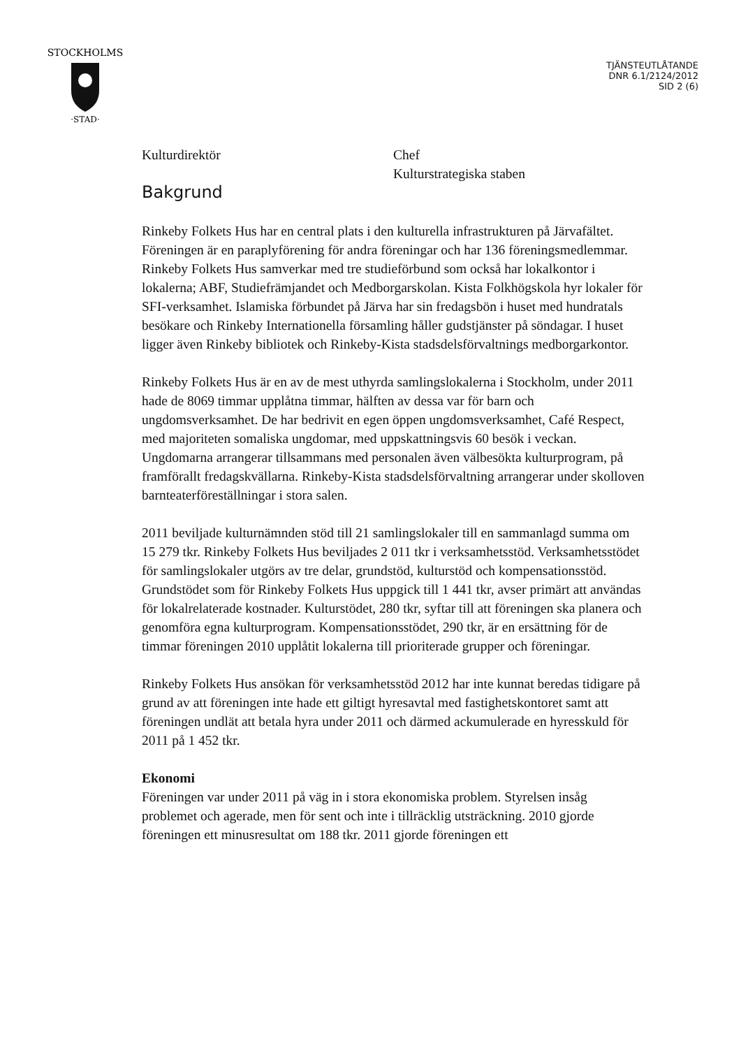STOCKHOLMS
·STAD·
TJÄNSTEUTLÅTANDE
DNR 6.1/2124/2012
SID 2 (6)
Kulturdirektör Chef
Kulturstrategiska staben
Bakgrund
Rinkeby Folkets Hus har en central plats i den kulturella infrastrukturen på Järvafältet. Föreningen är en paraplyförening för andra föreningar och har 136 föreningsmedlemmar. Rinkeby Folkets Hus samverkar med tre studieförbund som också har lokalkontor i lokalerna; ABF, Studiefrämjandet och Medborgarskolan. Kista Folkhögskola hyr lokaler för SFI-verksamhet. Islamiska förbundet på Järva har sin fredagsbön i huset med hundratals besökare och Rinkeby Internationella församling håller gudstjänster på söndagar. I huset ligger även Rinkeby bibliotek och Rinkeby-Kista stadsdelsförvaltnings medborgarkontor.
Rinkeby Folkets Hus är en av de mest uthyrda samlingslokalerna i Stockholm, under 2011 hade de 8069 timmar upplåtna timmar, hälften av dessa var för barn och ungdomsverksamhet. De har bedrivit en egen öppen ungdomsverksamhet, Café Respect, med majoriteten somaliska ungdomar, med uppskattningsvis 60 besök i veckan. Ungdomarna arrangerar tillsammans med personalen även välbesökta kulturprogram, på framförallt fredagskvällarna. Rinkeby-Kista stadsdelsförvaltning arrangerar under skolloven barnteaterföreställningar i stora salen.
2011 beviljade kulturnämnden stöd till 21 samlingslokaler till en sammanlagd summa om 15 279 tkr. Rinkeby Folkets Hus beviljades 2 011 tkr i verksamhetsstöd. Verksamhetsstödet för samlingslokaler utgörs av tre delar, grundstöd, kulturstöd och kompensationsstöd. Grundstödet som för Rinkeby Folkets Hus uppgick till 1 441 tkr, avser primärt att användas för lokalrelaterade kostnader. Kulturstödet, 280 tkr, syftar till att föreningen ska planera och genomföra egna kulturprogram. Kompensationsstödet, 290 tkr, är en ersättning för de timmar föreningen 2010 upplåtit lokalerna till prioriterade grupper och föreningar.
Rinkeby Folkets Hus ansökan för verksamhetsstöd 2012 har inte kunnat beredas tidigare på grund av att föreningen inte hade ett giltigt hyresavtal med fastighetskontoret samt att föreningen undlät att betala hyra under 2011 och därmed ackumulerade en hyresskuld för 2011 på 1 452 tkr.
Ekonomi
Föreningen var under 2011 på väg in i stora ekonomiska problem. Styrelsen insåg problemet och agerade, men för sent och inte i tillräcklig utsträckning. 2010 gjorde föreningen ett minusresultat om 188 tkr. 2011 gjorde föreningen ett